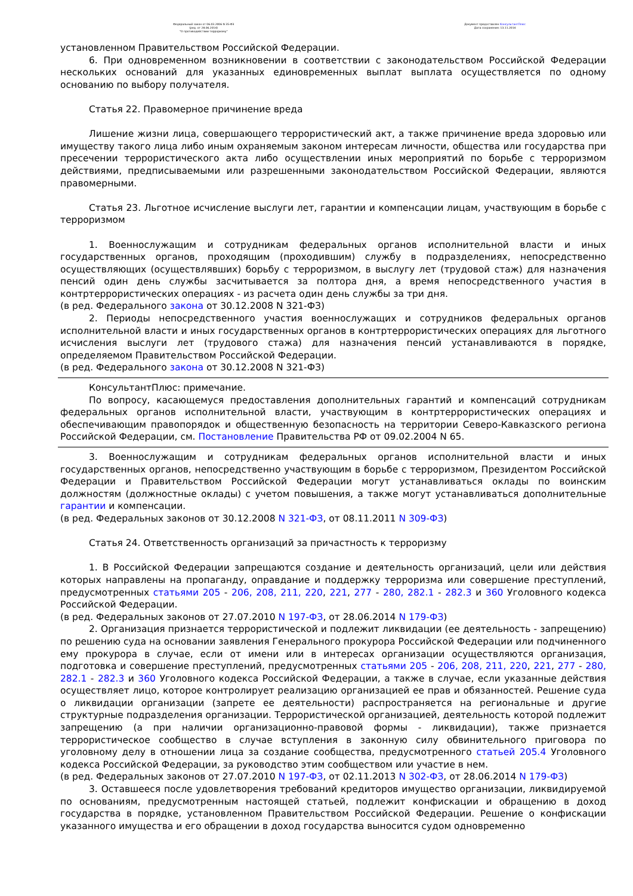Федеральный закон от 06.03.2006 N 35-ФЗ
(ред. от 28.06.2014)
"О противодействии терроризму"
Документ предоставлен КонсультантПлюс
Дата сохранения: 13.11.2014
установленном Правительством Российской Федерации.
6. При одновременном возникновении в соответствии с законодательством Российской Федерации нескольких оснований для указанных единовременных выплат выплата осуществляется по одному основанию по выбору получателя.
Статья 22. Правомерное причинение вреда
Лишение жизни лица, совершающего террористический акт, а также причинение вреда здоровью или имуществу такого лица либо иным охраняемым законом интересам личности, общества или государства при пресечении террористического акта либо осуществлении иных мероприятий по борьбе с терроризмом действиями, предписываемыми или разрешенными законодательством Российской Федерации, являются правомерными.
Статья 23. Льготное исчисление выслуги лет, гарантии и компенсации лицам, участвующим в борьбе с терроризмом
1. Военнослужащим и сотрудникам федеральных органов исполнительной власти и иных государственных органов, проходящим (проходившим) службу в подразделениях, непосредственно осуществляющих (осуществлявших) борьбу с терроризмом, в выслугу лет (трудовой стаж) для назначения пенсий один день службы засчитывается за полтора дня, а время непосредственного участия в контртеррористических операциях - из расчета один день службы за три дня.
(в ред. Федерального закона от 30.12.2008 N 321-ФЗ)
2. Периоды непосредственного участия военнослужащих и сотрудников федеральных органов исполнительной власти и иных государственных органов в контртеррористических операциях для льготного исчисления выслуги лет (трудового стажа) для назначения пенсий устанавливаются в порядке, определяемом Правительством Российской Федерации.
(в ред. Федерального закона от 30.12.2008 N 321-ФЗ)
КонсультантПлюс: примечание.
По вопросу, касающемуся предоставления дополнительных гарантий и компенсаций сотрудникам федеральных органов исполнительной власти, участвующим в контртеррористических операциях и обеспечивающим правопорядок и общественную безопасность на территории Северо-Кавказского региона Российской Федерации, см. Постановление Правительства РФ от 09.02.2004 N 65.
3. Военнослужащим и сотрудникам федеральных органов исполнительной власти и иных государственных органов, непосредственно участвующим в борьбе с терроризмом, Президентом Российской Федерации и Правительством Российской Федерации могут устанавливаться оклады по воинским должностям (должностные оклады) с учетом повышения, а также могут устанавливаться дополнительные гарантии и компенсации.
(в ред. Федеральных законов от 30.12.2008 N 321-ФЗ, от 08.11.2011 N 309-ФЗ)
Статья 24. Ответственность организаций за причастность к терроризму
1. В Российской Федерации запрещаются создание и деятельность организаций, цели или действия которых направлены на пропаганду, оправдание и поддержку терроризма или совершение преступлений, предусмотренных статьями 205 - 206, 208, 211, 220, 221, 277 - 280, 282.1 - 282.3 и 360 Уголовного кодекса Российской Федерации.
(в ред. Федеральных законов от 27.07.2010 N 197-ФЗ, от 28.06.2014 N 179-ФЗ)
2. Организация признается террористической и подлежит ликвидации (ее деятельность - запрещению) по решению суда на основании заявления Генерального прокурора Российской Федерации или подчиненного ему прокурора в случае, если от имени или в интересах организации осуществляются организация, подготовка и совершение преступлений, предусмотренных статьями 205 - 206, 208, 211, 220, 221, 277 - 280, 282.1 - 282.3 и 360 Уголовного кодекса Российской Федерации, а также в случае, если указанные действия осуществляет лицо, которое контролирует реализацию организацией ее прав и обязанностей. Решение суда о ликвидации организации (запрете ее деятельности) распространяется на региональные и другие структурные подразделения организации. Террористической организацией, деятельность которой подлежит запрещению (а при наличии организационно-правовой формы - ликвидации), также признается террористическое сообщество в случае вступления в законную силу обвинительного приговора по уголовному делу в отношении лица за создание сообщества, предусмотренного статьей 205.4 Уголовного кодекса Российской Федерации, за руководство этим сообществом или участие в нем.
(в ред. Федеральных законов от 27.07.2010 N 197-ФЗ, от 02.11.2013 N 302-ФЗ, от 28.06.2014 N 179-ФЗ)
3. Оставшееся после удовлетворения требований кредиторов имущество организации, ликвидируемой по основаниям, предусмотренным настоящей статьей, подлежит конфискации и обращению в доход государства в порядке, установленном Правительством Российской Федерации. Решение о конфискации указанного имущества и его обращении в доход государства выносится судом одновременно